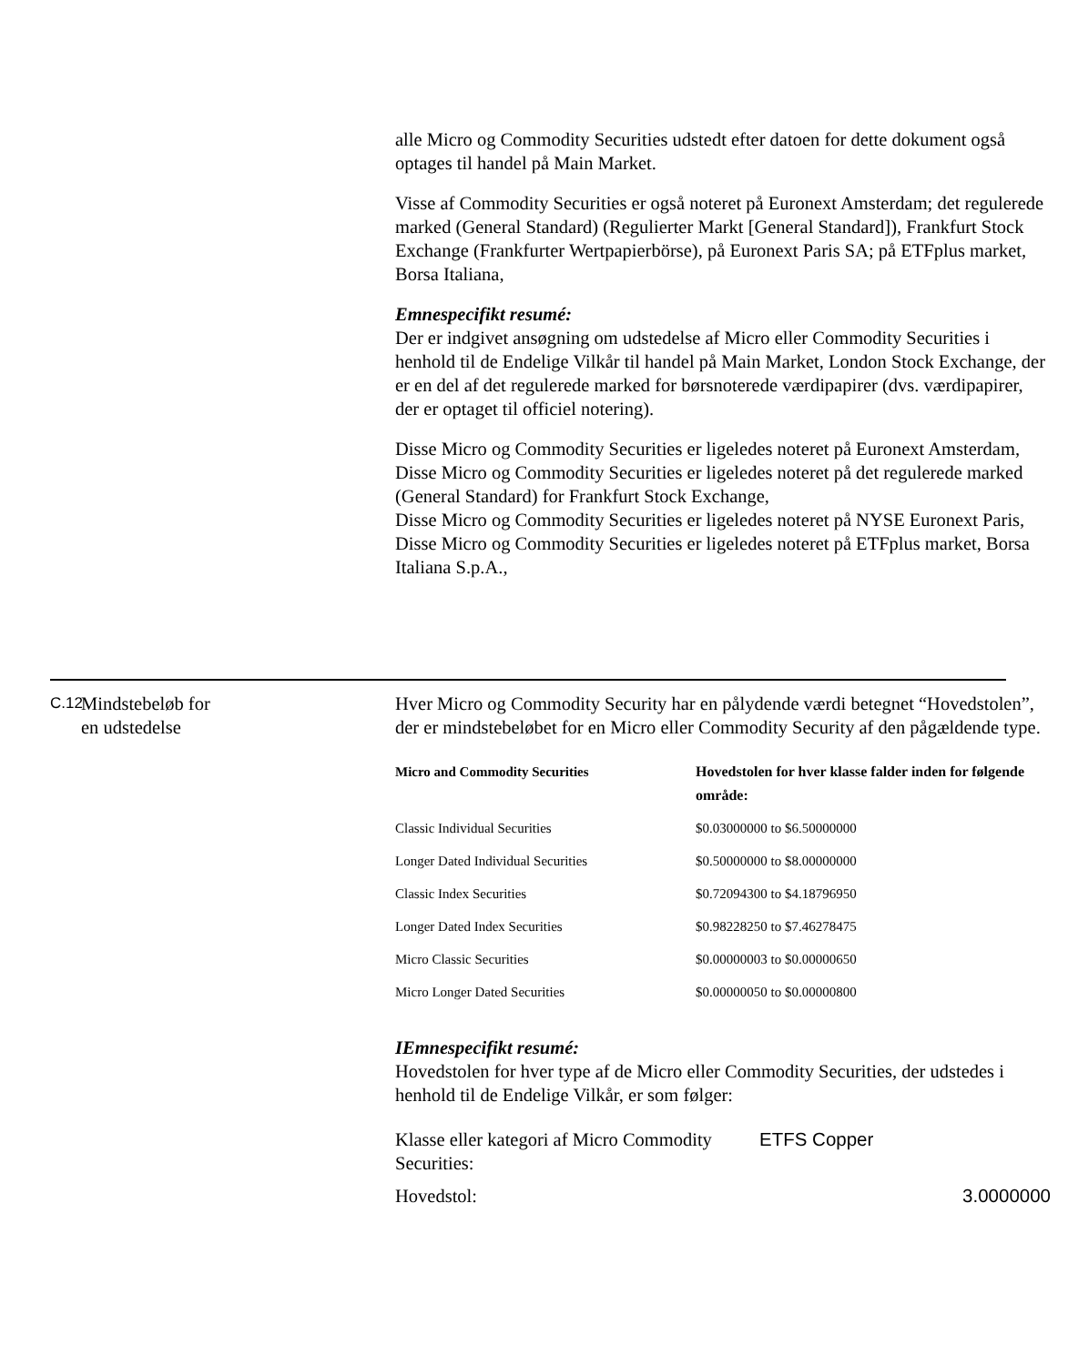alle Micro og Commodity Securities udstedt efter datoen for dette dokument også optages til handel på Main Market.
Visse af Commodity Securities er også noteret på Euronext Amsterdam; det regulerede marked (General Standard) (Regulierter Markt [General Standard]), Frankfurt Stock Exchange (Frankfurter Wertpapierbörse), på Euronext Paris SA; på ETFplus market, Borsa Italiana,
Emnespecifikt resumé:
Der er indgivet ansøgning om udstedelse af Micro eller Commodity Securities i henhold til de Endelige Vilkår til handel på Main Market, London Stock Exchange, der er en del af det regulerede marked for børsnoterede værdipapirer (dvs. værdipapirer, der er optaget til officiel notering).
Disse Micro og Commodity Securities er ligeledes noteret på Euronext Amsterdam,
Disse Micro og Commodity Securities er ligeledes noteret på det regulerede marked (General Standard) for Frankfurt Stock Exchange,
Disse Micro og Commodity Securities er ligeledes noteret på NYSE Euronext Paris,
Disse Micro og Commodity Securities er ligeledes noteret på ETFplus market, Borsa Italiana S.p.A.,
C.12 Mindstebeløb for
en udstedelse
Hver Micro og Commodity Security har en pålydende værdi betegnet “Hovedstolen”, der er mindstebeløbet for en Micro eller Commodity Security af den pågældende type.
| Micro and Commodity Securities | Hovedstolen for hver klasse falder inden for følgende område: |
| --- | --- |
| Classic Individual Securities | $0.03000000 to $6.50000000 |
| Longer Dated Individual Securities | $0.50000000 to $8.00000000 |
| Classic Index Securities | $0.72094300 to $4.18796950 |
| Longer Dated Index Securities | $0.98228250 to $7.46278475 |
| Micro Classic Securities | $0.00000003 to $0.00000650 |
| Micro Longer Dated Securities | $0.00000050 to $0.00000800 |
IEmnespecifikt resumé:
Hovedstolen for hver type af de Micro eller Commodity Securities, der udstedes i henhold til de Endelige Vilkår, er som følger:
| Klasse eller kategori af Micro Commodity Securities: | ETFS Copper | |
| Hovedstol: | | 3.0000000 |